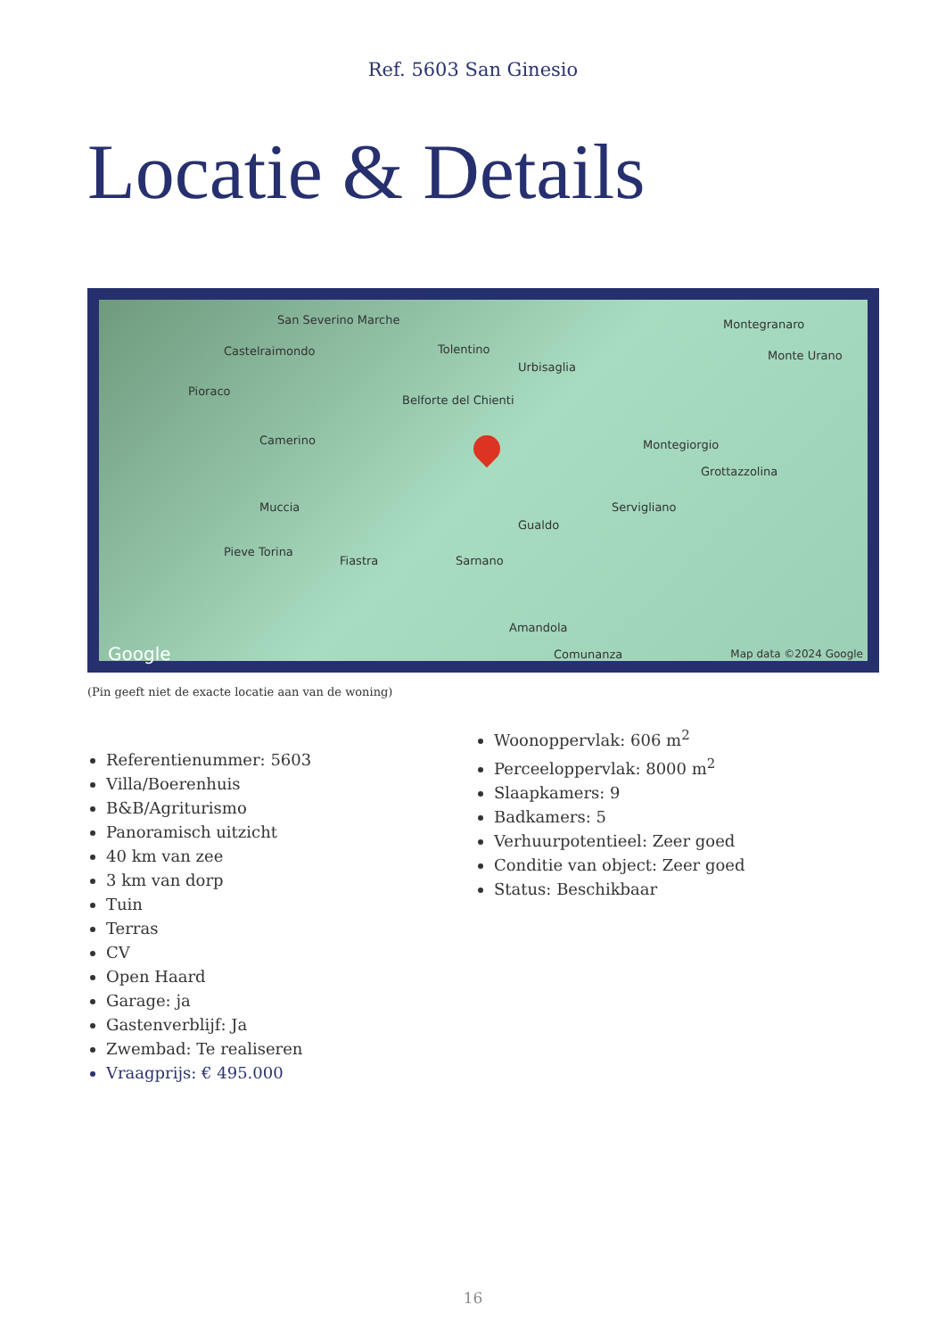Ref. 5603 San Ginesio
Locatie & Details
San Severino Marche
Castelraimondo Tolentino
Urbisaglia
Montegranaro
Monte Urano
Pioraco
Belforte del Chienti
Camerino Montegiorgio
Grottazzolina
Muccia Servigliano
Gualdo
Pieve Torina
Fiastra Sarnano
Amandola
Comunanza Google Map data ©2024 Google
(Pin geeft niet de exacte locatie aan van de woning)
Referentienummer: 5603
Villa/Boerenhuis
B&B/Agriturismo
Panoramisch uitzicht
40 km van zee
3 km van dorp
Tuin
Terras
CV
Open Haard
Garage: ja
Gastenverblijf: Ja
Zwembad: Te realiseren
Vraagprijs: € 495.000
Woonoppervlak: 606 m<sup>2</sup>
Perceeloppervlak: 8000 m<sup>2</sup>
Slaapkamers: 9
Badkamers: 5
Verhuurpotentieel: Zeer goed
Conditie van object: Zeer goed
Status: Beschikbaar
16